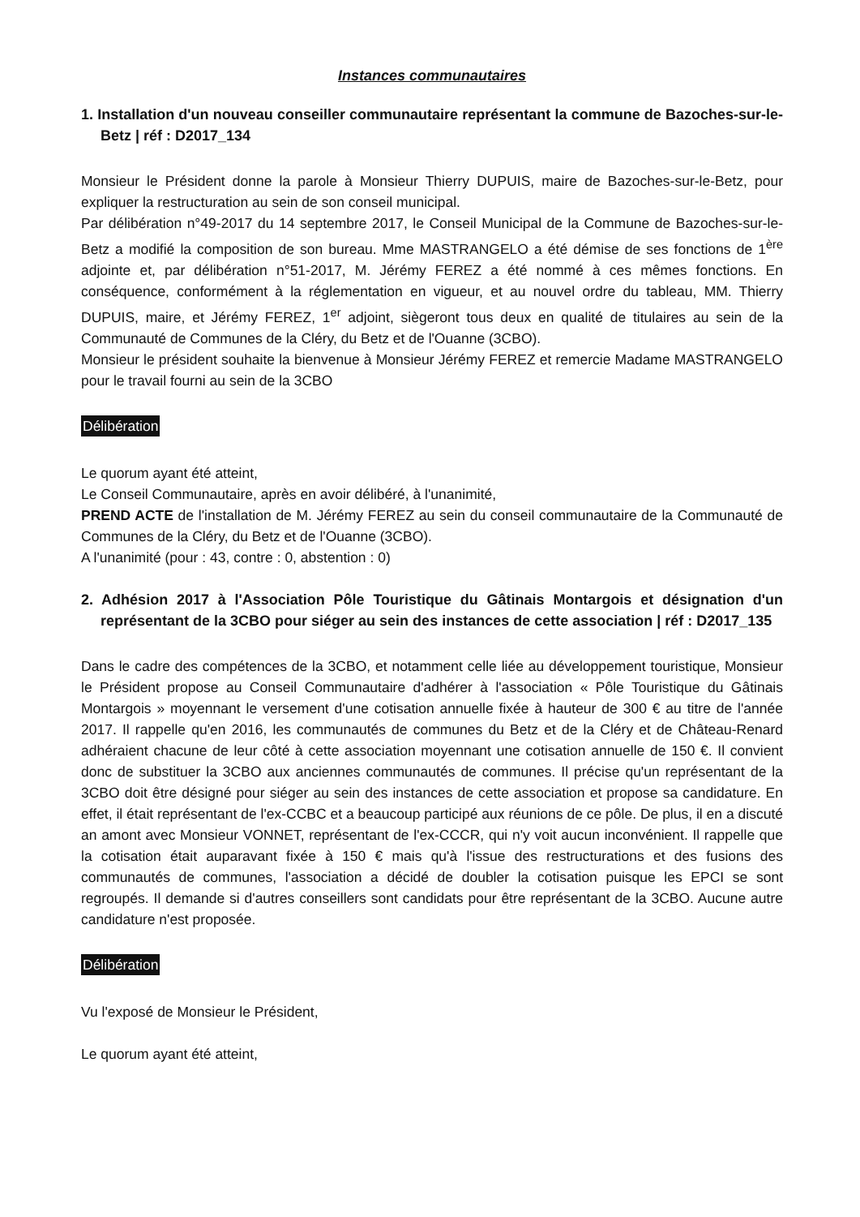Instances communautaires
1. Installation d'un nouveau conseiller communautaire représentant la commune de Bazoches-sur-le-Betz | réf : D2017_134
Monsieur le Président donne la parole à Monsieur Thierry DUPUIS, maire de Bazoches-sur-le-Betz, pour expliquer la restructuration au sein de son conseil municipal.
Par délibération n°49-2017 du 14 septembre 2017, le Conseil Municipal de la Commune de Bazoches-sur-le-Betz a modifié la composition de son bureau. Mme MASTRANGELO a été démise de ses fonctions de 1<sup>ère</sup> adjointe et, par délibération n°51-2017, M. Jérémy FEREZ a été nommé à ces mêmes fonctions. En conséquence, conformément à la réglementation en vigueur, et au nouvel ordre du tableau, MM. Thierry DUPUIS, maire, et Jérémy FEREZ, 1<sup>er</sup> adjoint, siègeront tous deux en qualité de titulaires au sein de la Communauté de Communes de la Cléry, du Betz et de l'Ouanne (3CBO).
Monsieur le président souhaite la bienvenue à Monsieur Jérémy FEREZ et remercie Madame MASTRANGELO pour le travail fourni au sein de la 3CBO
Délibération
Le quorum ayant été atteint,
Le Conseil Communautaire, après en avoir délibéré, à l'unanimité,
PREND ACTE de l'installation de M. Jérémy FEREZ au sein du conseil communautaire de la Communauté de Communes de la Cléry, du Betz et de l'Ouanne (3CBO).
A l'unanimité (pour : 43, contre : 0, abstention : 0)
2. Adhésion 2017 à l'Association Pôle Touristique du Gâtinais Montargois et désignation d'un représentant de la 3CBO pour siéger au sein des instances de cette association | réf : D2017_135
Dans le cadre des compétences de la 3CBO, et notamment celle liée au développement touristique, Monsieur le Président propose au Conseil Communautaire d'adhérer à l'association « Pôle Touristique du Gâtinais Montargois » moyennant le versement d'une cotisation annuelle fixée à hauteur de 300 € au titre de l'année 2017. Il rappelle qu'en 2016, les communautés de communes du Betz et de la Cléry et de Château-Renard adhéraient chacune de leur côté à cette association moyennant une cotisation annuelle de 150 €. Il convient donc de substituer la 3CBO aux anciennes communautés de communes. Il précise qu'un représentant de la 3CBO doit être désigné pour siéger au sein des instances de cette association et propose sa candidature. En effet, il était représentant de l'ex-CCBC et a beaucoup participé aux réunions de ce pôle. De plus, il en a discuté an amont avec Monsieur VONNET, représentant de l'ex-CCCR, qui n'y voit aucun inconvénient. Il rappelle que la cotisation était auparavant fixée à 150 € mais qu'à l'issue des restructurations et des fusions des communautés de communes, l'association a décidé de doubler la cotisation puisque les EPCI se sont regroupés. Il demande si d'autres conseillers sont candidats pour être représentant de la 3CBO. Aucune autre candidature n'est proposée.
Délibération
Vu l'exposé de Monsieur le Président,
Le quorum ayant été atteint,